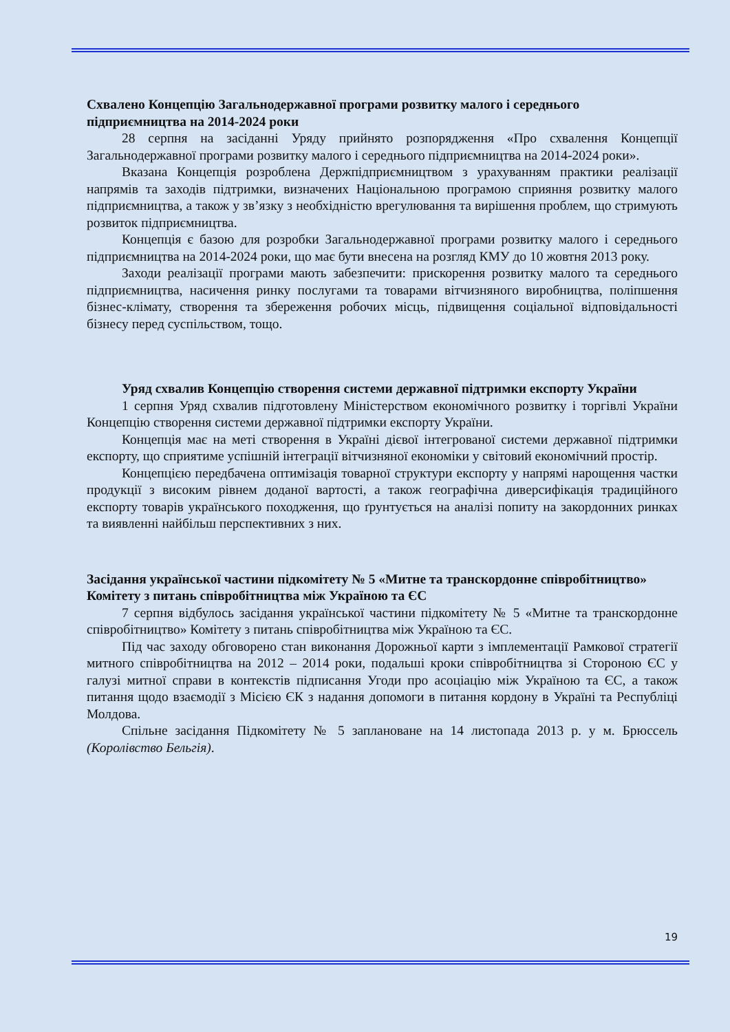Схвалено Концепцію Загальнодержавної програми розвитку малого і середнього підприємництва на 2014-2024 роки
28 серпня на засіданні Уряду прийнято розпорядження «Про схвалення Концепції Загальнодержавної програми розвитку малого і середнього підприємництва на 2014-2024 роки».
Вказана Концепція розроблена Держпідприємництвом з урахуванням практики реалізації напрямів та заходів підтримки, визначених Національною програмою сприяння розвитку малого підприємництва, а також у зв’язку з необхідністю врегулювання та вирішення проблем, що стримують розвиток підприємництва.
Концепція є базою для розробки Загальнодержавної програми розвитку малого і середнього підприємництва на 2014-2024 роки, що має бути внесена на розгляд КМУ до 10 жовтня 2013 року.
Заходи реалізації програми мають забезпечити: прискорення розвитку малого та середнього підприємництва, насичення ринку послугами та товарами вітчизняного виробництва, поліпшення бізнес-клімату, створення та збереження робочих місць, підвищення соціальної відповідальності бізнесу перед суспільством, тощо.
Уряд схвалив Концепцію створення системи державної підтримки експорту України
1 серпня Уряд схвалив підготовлену Міністерством економічного розвитку і торгівлі України Концепцію створення системи державної підтримки експорту України.
Концепція має на меті створення в Україні дієвої інтегрованої системи державної підтримки експорту, що сприятиме успішній інтеграції вітчизняної економіки у світовий економічний простір.
Концепцією передбачена оптимізація товарної структури експорту у напрямі нарощення частки продукції з високим рівнем доданої вартості, а також географічна диверсифікація традиційного експорту товарів українського походження, що ґрунтується на аналізі попиту на закордонних ринках та виявленні найбільш перспективних з них.
Засідання української частини підкомітету № 5 «Митне та транскордонне співробітництво» Комітету з питань співробітництва між Україною та ЄС
7 серпня відбулось засідання української частини підкомітету № 5 «Митне та транскордонне співробітництво» Комітету з питань співробітництва між Україною та ЄС.
Під час заходу обговорено стан виконання Дорожньої карти з імплементації Рамкової стратегії митного співробітництва на 2012 – 2014 роки, подальші кроки співробітництва зі Стороною ЄС у галузі митної справи в контекстів підписання Угоди про асоціацію між Україною та ЄС, а також питання щодо взаємодії з Місією ЄК з надання допомоги в питання кордону в Україні та Республіці Молдова.
Спільне засідання Підкомітету № 5 заплановане на 14 листопада 2013 р. у м. Брюссель (Королівство Бельгія).
19